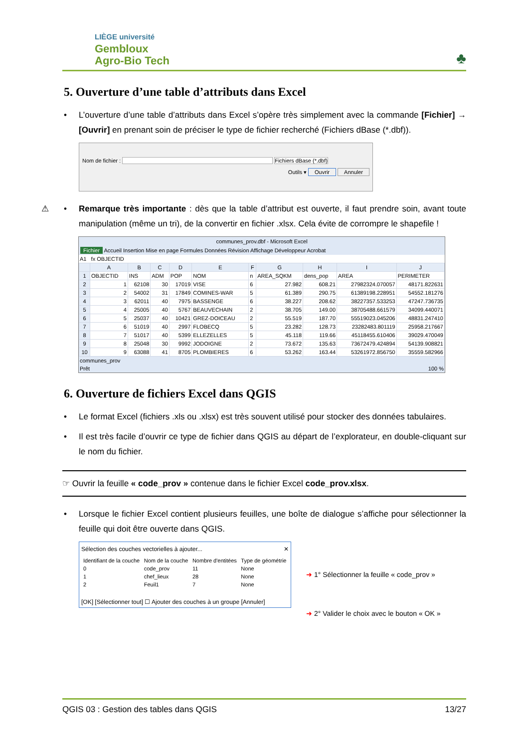LIÈGE université
Gembloux
Agro-Bio Tech
♣
5. Ouverture d’une table d’attributs dans Excel
• L’ouverture d’une table d’attributs dans Excel s’opère très simplement avec la commande [Fichier] → [Ouvrir] en prenant soin de préciser le type de fichier recherché (Fichiers dBase (*.dbf)).
Nom de fichier : Fichiers dBase (*.dbf)
Outils ▾ Ouvrir Annuler
⚠ • Remarque très importante : dès que la table d’attribut est ouverte, il faut prendre soin, avant toute manipulation (même un tri), de la convertir en fichier .xlsx. Cela évite de corrompre le shapefile !
communes_prov.dbf - Microsoft Excel
Fichier Accueil Insertion Mise en page Formules Données Révision Affichage Développeur Acrobat
A1 fx OBJECTID
| | A | B | C | D | E | F | G | H | I | J |
| --- | --- | --- | --- | --- | --- | --- | --- | --- | --- | --- |
| 1 | OBJECTID | INS | ADM | POP | NOM | n | AREA_SQKM | dens_pop | AREA | PERIMETER |
| 2 | 1 | 62108 | 30 | 17019 | VISE | 6 | 27.982 | 608.21 | 27982324.070057 | 48171.822631 |
| 3 | 2 | 54002 | 31 | 17849 | COMINES-WAR | 5 | 61.389 | 290.75 | 61389198.228951 | 54552.181276 |
| 4 | 3 | 62011 | 40 | 7975 | BASSENGE | 6 | 38.227 | 208.62 | 38227357.533253 | 47247.736735 |
| 5 | 4 | 25005 | 40 | 5767 | BEAUVECHAIN | 2 | 38.705 | 149.00 | 38705488.661579 | 34099.440071 |
| 6 | 5 | 25037 | 40 | 10421 | GREZ-DOICEAU | 2 | 55.519 | 187.70 | 55519023.045206 | 48831.247410 |
| 7 | 6 | 51019 | 40 | 2997 | FLOBECQ | 5 | 23.282 | 128.73 | 23282483.801119 | 25958.217667 |
| 8 | 7 | 51017 | 40 | 5399 | ELLEZELLES | 5 | 45.118 | 119.66 | 45118455.610406 | 39029.470049 |
| 9 | 8 | 25048 | 30 | 9992 | JODOIGNE | 2 | 73.672 | 135.63 | 73672479.424894 | 54139.908821 |
| 10 | 9 | 63088 | 41 | 8705 | PLOMBIERES | 6 | 53.262 | 163.44 | 53261972.856750 | 35559.582966 |
communes_prov
Prêt 100 %
6. Ouverture de fichiers Excel dans QGIS
• Le format Excel (fichiers .xls ou .xlsx) est très souvent utilisé pour stocker des données tabulaires.
• Il est très facile d’ouvrir ce type de fichier dans QGIS au départ de l’explorateur, en double-cliquant sur le nom du fichier.
☞ Ouvrir la feuille « code_prov » contenue dans le fichier Excel code_prov.xlsx.
• Lorsque le fichier Excel contient plusieurs feuilles, une boîte de dialogue s’affiche pour sélectionner la feuille qui doit être ouverte dans QGIS.
Sélection des couches vectorielles à ajouter... ✕
| Identifiant de la couche | Nom de la couche | Nombre d'entitées | Type de géométrie |
| --- | --- | --- | --- |
| 0 | code_prov | 11 | None |
| 1 | chef_lieux | 28 | None |
| 2 | Feuil1 | 7 | None |
[OK] [Sélectionner tout] ☐ Ajouter des couches à un groupe [Annuler]
➜ 1° Sélectionner la feuille « code_prov »
➜ 2° Valider le choix avec le bouton « OK »
QGIS 03 : Gestion des tables dans QGIS 13/27